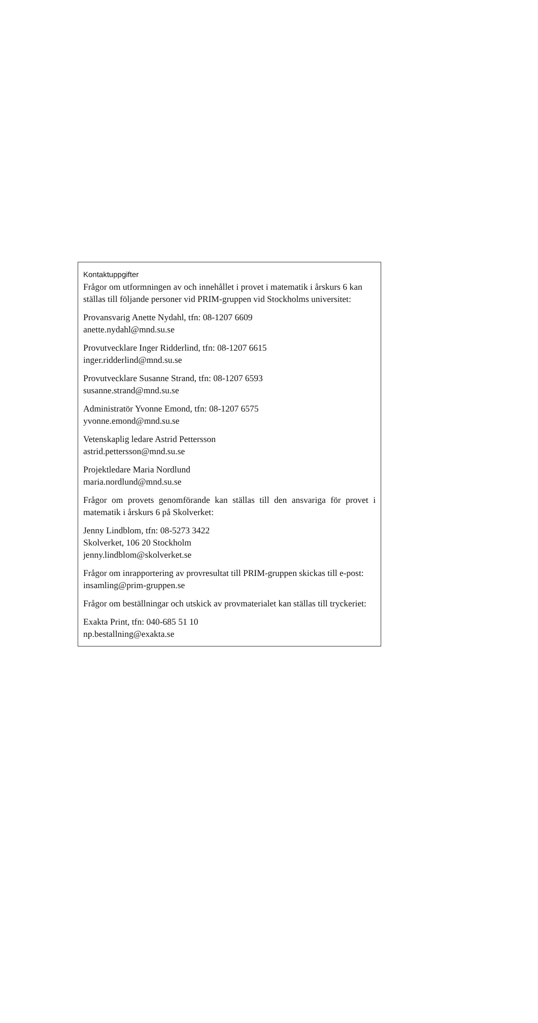Kontaktuppgifter
Frågor om utformningen av och innehållet i provet i matematik i årskurs 6 kan ställas till följande personer vid PRIM-gruppen vid Stockholms universitet:
Provansvarig Anette Nydahl, tfn: 08-1207 6609
anette.nydahl@mnd.su.se
Provutvecklare Inger Ridderlind, tfn: 08-1207 6615
inger.ridderlind@mnd.su.se
Provutvecklare Susanne Strand, tfn: 08-1207 6593
susanne.strand@mnd.su.se
Administratör Yvonne Emond, tfn: 08-1207 6575
yvonne.emond@mnd.su.se
Vetenskaplig ledare Astrid Pettersson
astrid.pettersson@mnd.su.se
Projektledare Maria Nordlund
maria.nordlund@mnd.su.se
Frågor om provets genomförande kan ställas till den ansvariga för provet i matematik i årskurs 6 på Skolverket:
Jenny Lindblom, tfn: 08-5273 3422
Skolverket, 106 20 Stockholm
jenny.lindblom@skolverket.se
Frågor om inrapportering av provresultat till PRIM-gruppen skickas till e-post: insamling@prim-gruppen.se
Frågor om beställningar och utskick av provmaterialet kan ställas till tryckeriet:
Exakta Print, tfn: 040-685 51 10
np.bestallning@exakta.se